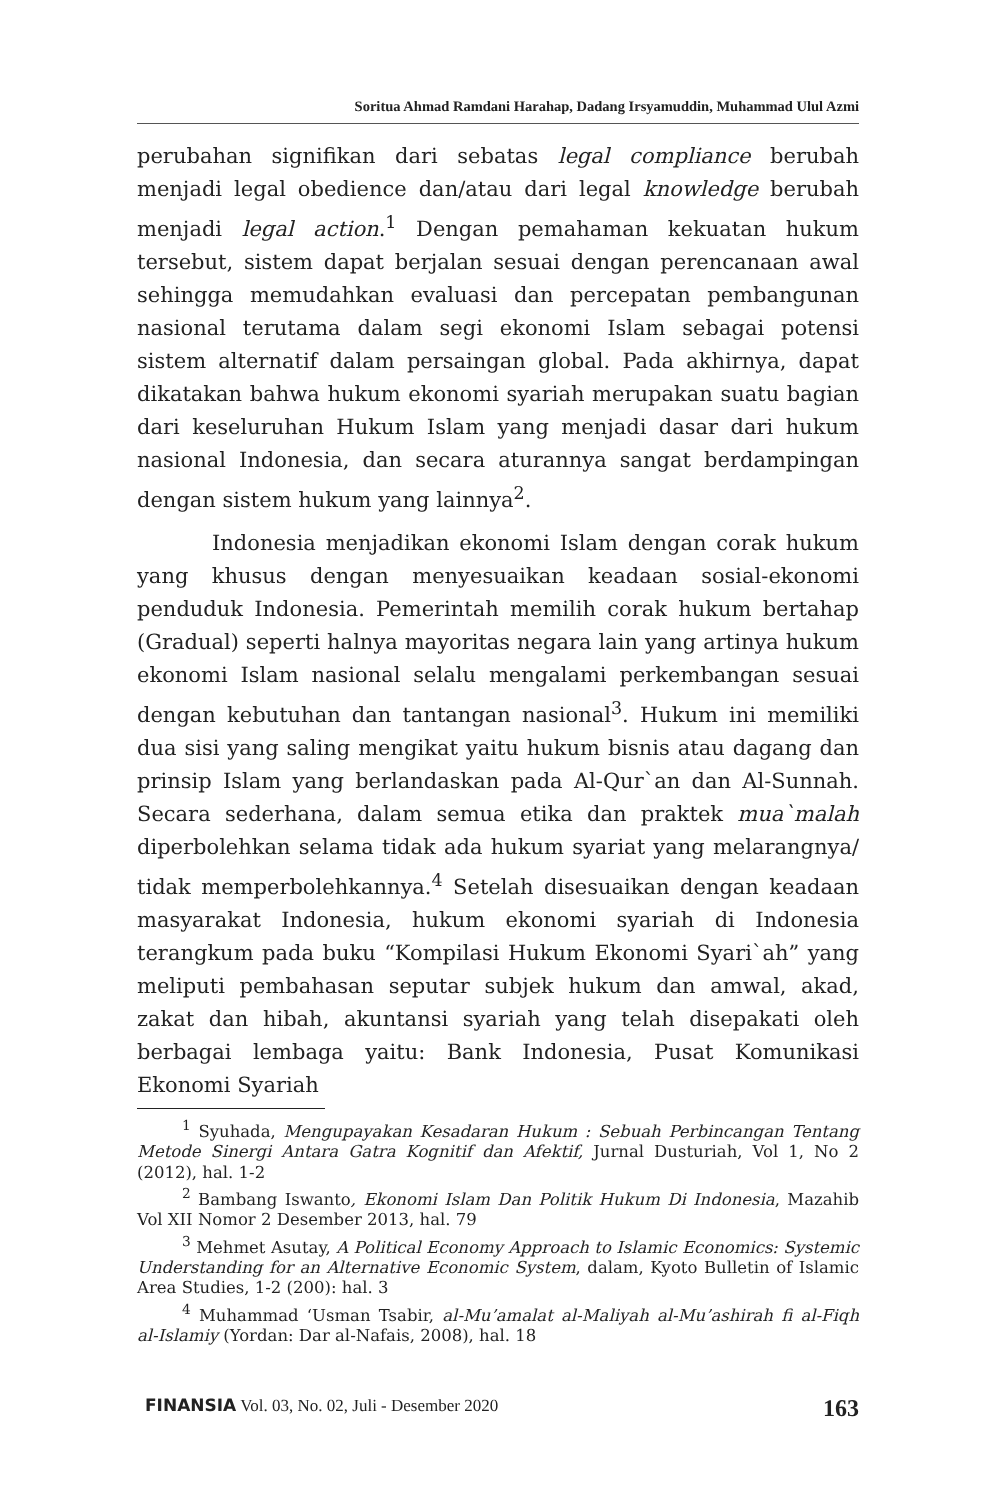Soritua Ahmad Ramdani Harahap, Dadang Irsyamuddin, Muhammad Ulul Azmi
perubahan signifikan dari sebatas legal compliance berubah menjadi legal obedience dan/atau dari legal knowledge berubah menjadi legal action.<sup>1</sup> Dengan pemahaman kekuatan hukum tersebut, sistem dapat berjalan sesuai dengan perencanaan awal sehingga memudahkan evaluasi dan percepatan pembangunan nasional terutama dalam segi ekonomi Islam sebagai potensi sistem alternatif dalam persaingan global. Pada akhirnya, dapat dikatakan bahwa hukum ekonomi syariah merupakan suatu bagian dari keseluruhan Hukum Islam yang menjadi dasar dari hukum nasional Indonesia, dan secara aturannya sangat berdampingan dengan sistem hukum yang lainnya<sup>2</sup>.
Indonesia menjadikan ekonomi Islam dengan corak hukum yang khusus dengan menyesuaikan keadaan sosial-ekonomi penduduk Indonesia. Pemerintah memilih corak hukum bertahap (Gradual) seperti halnya mayoritas negara lain yang artinya hukum ekonomi Islam nasional selalu mengalami perkembangan sesuai dengan kebutuhan dan tantangan nasional<sup>3</sup>. Hukum ini memiliki dua sisi yang saling mengikat yaitu hukum bisnis atau dagang dan prinsip Islam yang berlandaskan pada Al-Qur`an dan Al-Sunnah. Secara sederhana, dalam semua etika dan praktek mua`malah diperbolehkan selama tidak ada hukum syariat yang melarangnya/ tidak memperbolehkannya.<sup>4</sup> Setelah disesuaikan dengan keadaan masyarakat Indonesia, hukum ekonomi syariah di Indonesia terangkum pada buku “Kompilasi Hukum Ekonomi Syari`ah” yang meliputi pembahasan seputar subjek hukum dan amwal, akad, zakat dan hibah, akuntansi syariah yang telah disepakati oleh berbagai lembaga yaitu: Bank Indonesia, Pusat Komunikasi Ekonomi Syariah
<sup>1</sup> Syuhada, Mengupayakan Kesadaran Hukum : Sebuah Perbincangan Tentang Metode Sinergi Antara Gatra Kognitif dan Afektif, Jurnal Dusturiah, Vol 1, No 2 (2012), hal. 1-2
<sup>2</sup> Bambang Iswanto, Ekonomi Islam Dan Politik Hukum Di Indonesia, Mazahib Vol XII Nomor 2 Desember 2013, hal. 79
<sup>3</sup> Mehmet Asutay, A Political Economy Approach to Islamic Economics: Systemic Understanding for an Alternative Economic System, dalam, Kyoto Bulletin of Islamic Area Studies, 1-2 (200): hal. 3
<sup>4</sup> Muhammad ‘Usman Tsabir, al-Mu’amalat al-Maliyah al-Mu’ashirah fi al-Fiqh al-Islamiy (Yordan: Dar al-Nafais, 2008), hal. 18
FINANSIA Vol. 03, No. 02, Juli - Desember 2020 163